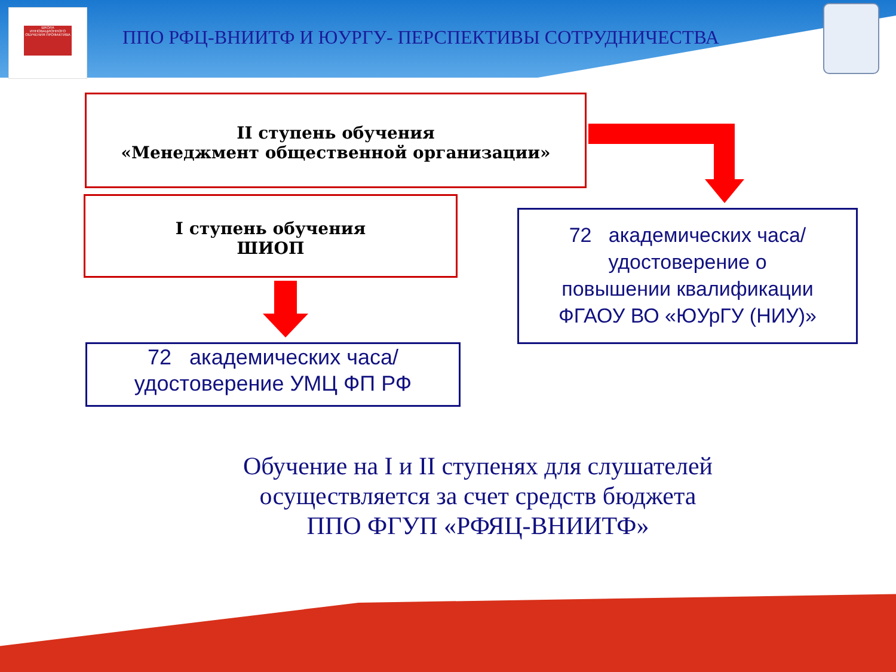ШКОЛА ИННОВАЦИОННОГО ОБУЧЕНИЯ ПРОФАКТИВА
ППО РФЦ-ВНИИТФ И ЮУРГУ- ПЕРСПЕКТИВЫ СОТРУДНИЧЕСТВА
II ступень обучения
«Менеджмент общественной организации»
I ступень обучения
ШИОП
72 академических часа/
удостоверение УМЦ ФП РФ
72 академических часа/
удостоверение о
повышении квалификации
ФГАОУ ВО «ЮУрГУ (НИУ)»
Обучение на I и II ступенях для слушателей
осуществляется за счет средств бюджета
ППО ФГУП «РФЯЦ-ВНИИТФ»